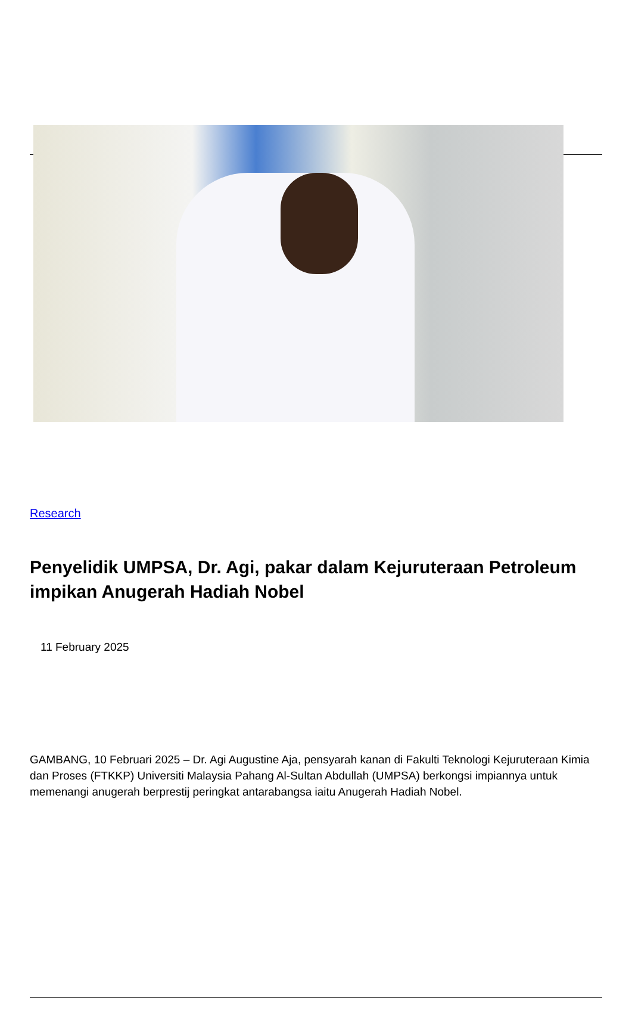Research
Penyelidik UMPSA, Dr. Agi, pakar dalam Kejuruteraan Petroleum impikan Anugerah Hadiah Nobel
11 February 2025
GAMBANG, 10 Februari 2025 – Dr. Agi Augustine Aja, pensyarah kanan di Fakulti Teknologi Kejuruteraan Kimia dan Proses (FTKKP) Universiti Malaysia Pahang Al-Sultan Abdullah (UMPSA) berkongsi impiannya untuk memenangi anugerah berprestij peringkat antarabangsa iaitu Anugerah Hadiah Nobel.